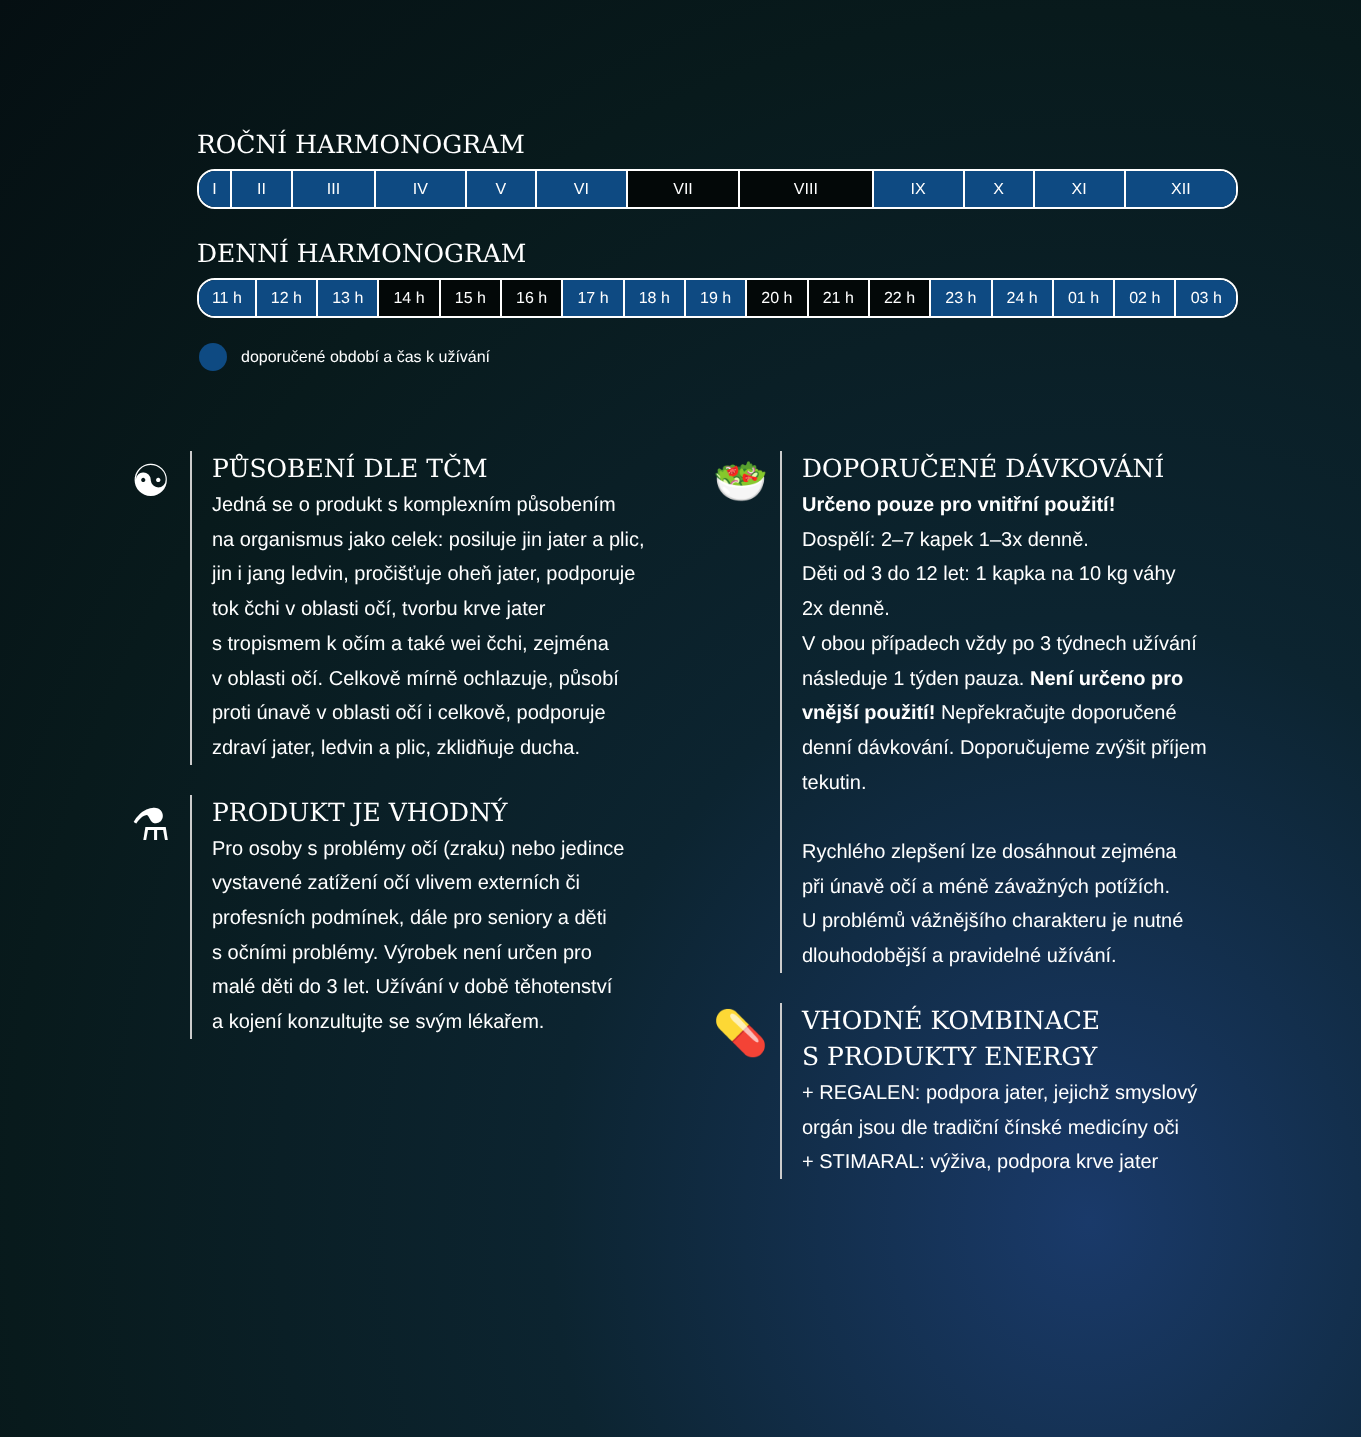ROČNÍ HARMONOGRAM
| I | II | III | IV | V | VI | VII | VIII | IX | X | XI | XII |
DENNÍ HARMONOGRAM
| 11 h | 12 h | 13 h | 14 h | 15 h | 16 h | 17 h | 18 h | 19 h | 20 h | 21 h | 22 h | 23 h | 24 h | 01 h | 02 h | 03 h |
doporučené období a čas k užívání
☯
PŮSOBENÍ DLE TČM
Jedná se o produkt s komplexním působením
na organismus jako celek: posiluje jin jater a plic,
jin i jang ledvin, pročišťuje oheň jater, podporuje
tok čchi v oblasti očí, tvorbu krve jater
s tropismem k očím a také wei čchi, zejména
v oblasti očí. Celkově mírně ochlazuje, působí
proti únavě v oblasti očí i celkově, podporuje
zdraví jater, ledvin a plic, zklidňuje ducha.
⚗
PRODUKT JE VHODNÝ
Pro osoby s problémy očí (zraku) nebo jedince
vystavené zatížení očí vlivem externích či
profesních podmínek, dále pro seniory a děti
s očními problémy. Výrobek není určen pro
malé děti do 3 let. Užívání v době těhotenství
a kojení konzultujte se svým lékařem.
🥗
DOPORUČENÉ DÁVKOVÁNÍ
Určeno pouze pro vnitřní použití!
Dospělí: 2–7 kapek 1–3x denně.
Děti od 3 do 12 let: 1 kapka na 10 kg váhy
2x denně.
V obou případech vždy po 3 týdnech užívání
následuje 1 týden pauza. Není určeno pro
vnější použití! Nepřekračujte doporučené
denní dávkování. Doporučujeme zvýšit příjem
tekutin.
Rychlého zlepšení lze dosáhnout zejména
při únavě očí a méně závažných potížích.
U problémů vážnějšího charakteru je nutné
dlouhodobější a pravidelné užívání.
💊
VHODNÉ KOMBINACE
S PRODUKTY ENERGY
+ REGALEN: podpora jater, jejichž smyslový
orgán jsou dle tradiční čínské medicíny oči
+ STIMARAL: výživa, podpora krve jater